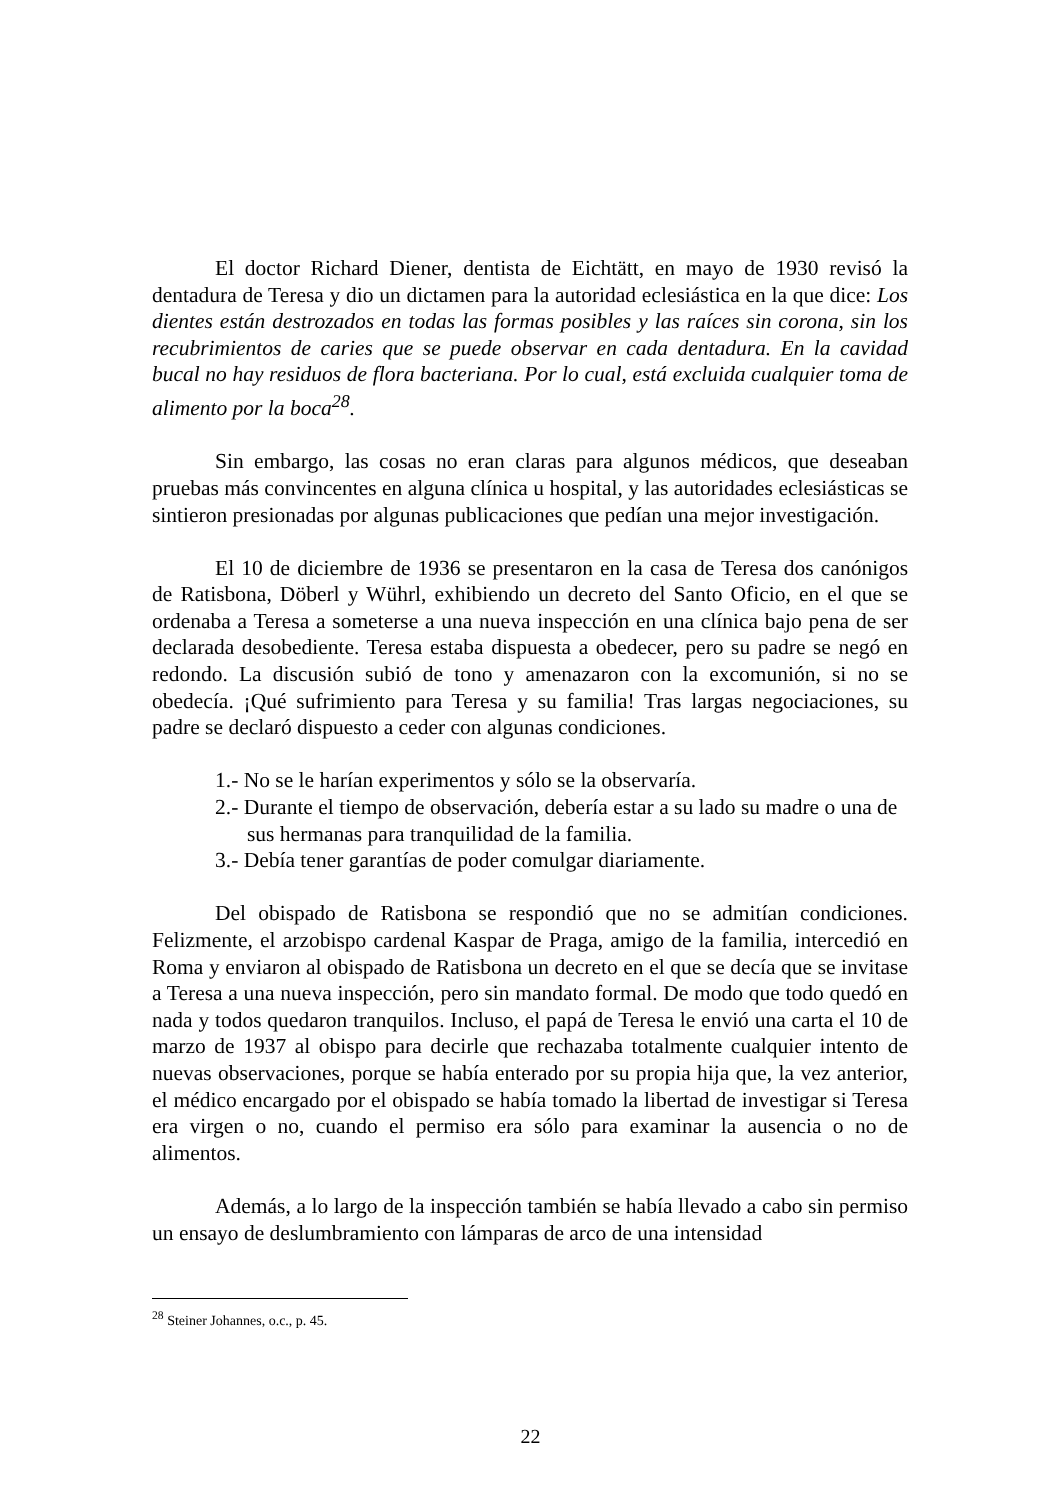El doctor Richard Diener, dentista de Eichtätt, en mayo de 1930 revisó la dentadura de Teresa y dio un dictamen para la autoridad eclesiástica en la que dice: Los dientes están destrozados en todas las formas posibles y las raíces sin corona, sin los recubrimientos de caries que se puede observar en cada dentadura. En la cavidad bucal no hay residuos de flora bacteriana. Por lo cual, está excluida cualquier toma de alimento por la boca<sup>28</sup>.
Sin embargo, las cosas no eran claras para algunos médicos, que deseaban pruebas más convincentes en alguna clínica u hospital, y las autoridades eclesiásticas se sintieron presionadas por algunas publicaciones que pedían una mejor investigación.
El 10 de diciembre de 1936 se presentaron en la casa de Teresa dos canónigos de Ratisbona, Döberl y Wührl, exhibiendo un decreto del Santo Oficio, en el que se ordenaba a Teresa a someterse a una nueva inspección en una clínica bajo pena de ser declarada desobediente. Teresa estaba dispuesta a obedecer, pero su padre se negó en redondo. La discusión subió de tono y amenazaron con la excomunión, si no se obedecía. ¡Qué sufrimiento para Teresa y su familia! Tras largas negociaciones, su padre se declaró dispuesto a ceder con algunas condiciones.
1.- No se le harían experimentos y sólo se la observaría.
2.- Durante el tiempo de observación, debería estar a su lado su madre o una de sus hermanas para tranquilidad de la familia.
3.- Debía tener garantías de poder comulgar diariamente.
Del obispado de Ratisbona se respondió que no se admitían condiciones. Felizmente, el arzobispo cardenal Kaspar de Praga, amigo de la familia, intercedió en Roma y enviaron al obispado de Ratisbona un decreto en el que se decía que se invitase a Teresa a una nueva inspección, pero sin mandato formal. De modo que todo quedó en nada y todos quedaron tranquilos. Incluso, el papá de Teresa le envió una carta el 10 de marzo de 1937 al obispo para decirle que rechazaba totalmente cualquier intento de nuevas observaciones, porque se había enterado por su propia hija que, la vez anterior, el médico encargado por el obispado se había tomado la libertad de investigar si Teresa era virgen o no, cuando el permiso era sólo para examinar la ausencia o no de alimentos.
Además, a lo largo de la inspección también se había llevado a cabo sin permiso un ensayo de deslumbramiento con lámparas de arco de una intensidad
<sup>28</sup> Steiner Johannes, o.c., p. 45.
22